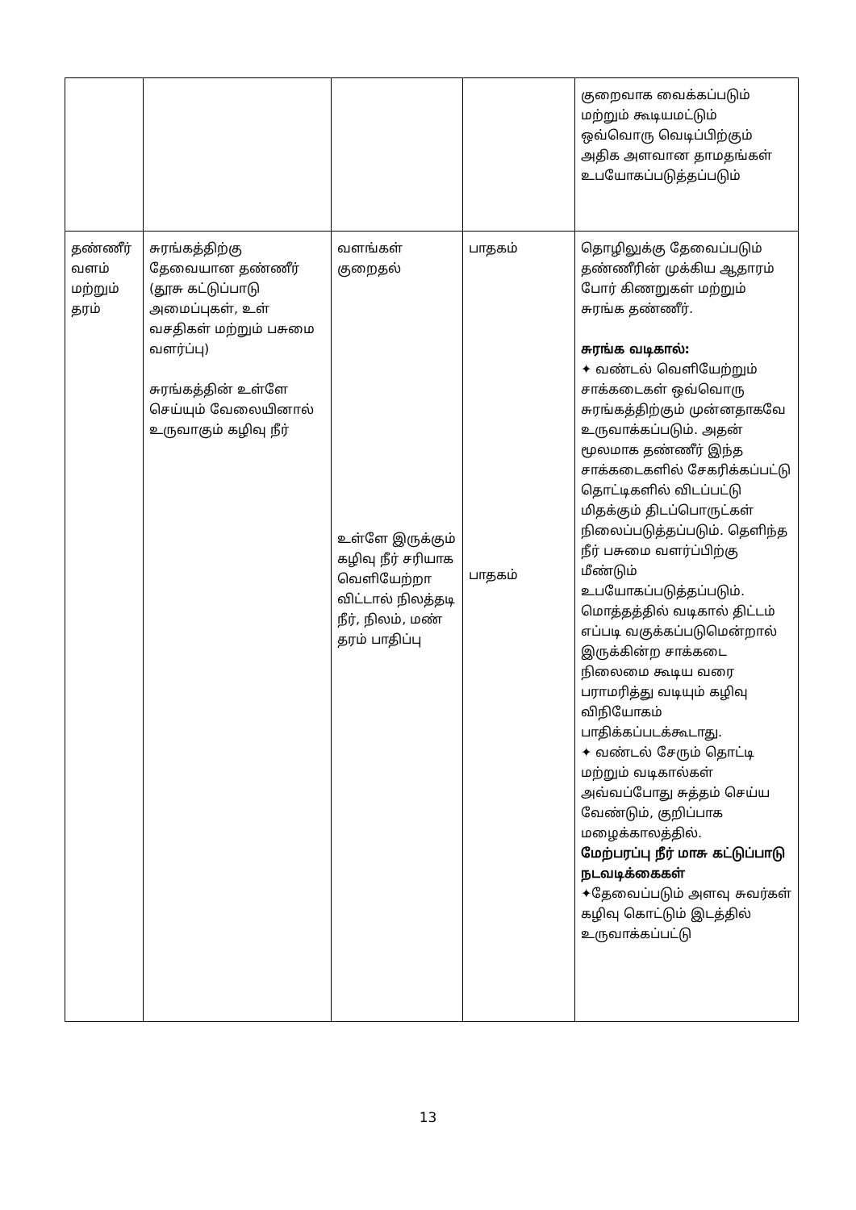| | | | | குறைவாக வைக்கப்படும் மற்றும் கூடியமட்டும் ஒவ்வொரு வெடிப்பிற்கும் அதிக அளவான தாமதங்கள் உபயோகப்படுத்தப்படும் |
| தண்ணீர் வளம் மற்றும் தரம் | சுரங்கத்திற்கு தேவையான தண்ணீர் (தூசு கட்டுப்பாடு அமைப்புகள், உள் வசதிகள் மற்றும் பசுமை வளர்ப்பு) சுரங்கத்தின் உள்ளே செய்யும் வேலையினால் உருவாகும் கழிவு நீர் | வளங்கள் குறைதல் உள்ளே இருக்கும் கழிவு நீர் சரியாக வெளியேற்றா விட்டால் நிலத்தடி நீர், நிலம், மண் தரம் பாதிப்பு | பாதகம் பாதகம் | தொழிலுக்கு தேவைப்படும் தண்ணீரின் முக்கிய ஆதாரம் போர் கிணறுகள் மற்றும் சுரங்க தண்ணீர். சுரங்க வடிகால்: ✦ வண்டல் வெளியேற்றும் சாக்கடைகள் ஒவ்வொரு சுரங்கத்திற்கும் முன்னதாகவே உருவாக்கப்படும். அதன் மூலமாக தண்ணீர் இந்த சாக்கடைகளில் சேகரிக்கப்பட்டு தொட்டிகளில் விடப்பட்டு மிதக்கும் திடப்பொருட்கள் நிலைப்படுத்தப்படும். தெளிந்த நீர் பசுமை வளர்ப்பிற்கு மீண்டும் உபயோகப்படுத்தப்படும். மொத்தத்தில் வடிகால் திட்டம் எப்படி வகுக்கப்படுமென்றால் இருக்கின்ற சாக்கடை நிலைமை கூடிய வரை பராமரித்து வடியும் கழிவு விநியோகம் பாதிக்கப்படக்கூடாது. ✦ வண்டல் சேரும் தொட்டி மற்றும் வடிகால்கள் அவ்வப்போது சுத்தம் செய்ய வேண்டும், குறிப்பாக மழைக்காலத்தில். மேற்பரப்பு நீர் மாசு கட்டுப்பாடு நடவடிக்கைகள் ✦தேவைப்படும் அளவு சுவர்கள் கழிவு கொட்டும் இடத்தில் உருவாக்கப்பட்டு |
13